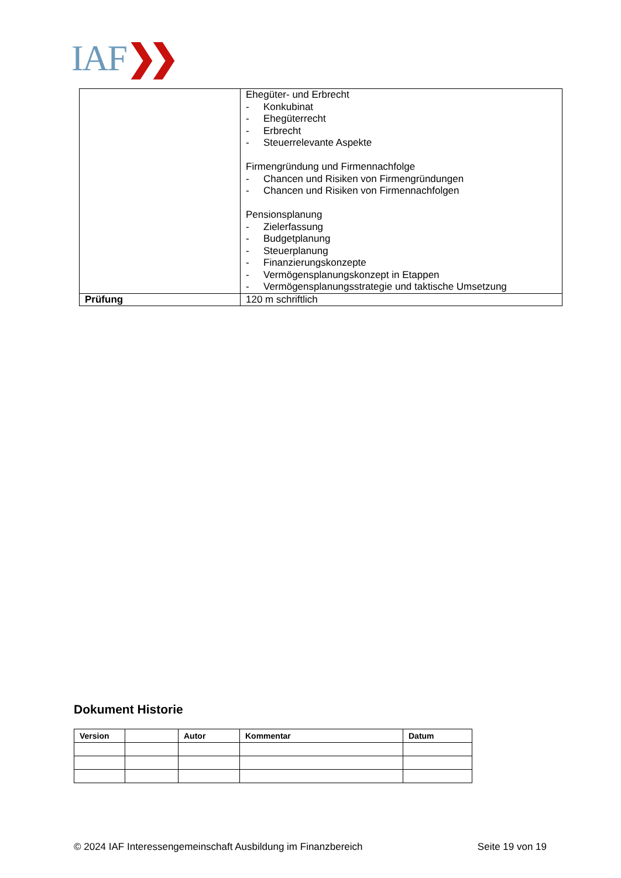IAF❯❯
| | Ehegüter- und Erbrecht - Konkubinat - Ehegüterrecht - Erbrecht - Steuerrelevante Aspekte Firmengründung und Firmennachfolge - Chancen und Risiken von Firmengründungen - Chancen und Risiken von Firmennachfolgen Pensionsplanung - Zielerfassung - Budgetplanung - Steuerplanung - Finanzierungskonzepte - Vermögensplanungskonzept in Etappen - Vermögensplanungsstrategie und taktische Umsetzung |
| Prüfung | 120 m schriftlich |
Dokument Historie
| Version | | Autor | Kommentar | Datum |
| --- | --- | --- | --- | --- |
© 2024 IAF Interessengemeinschaft Ausbildung im Finanzbereich Seite 19 von 19